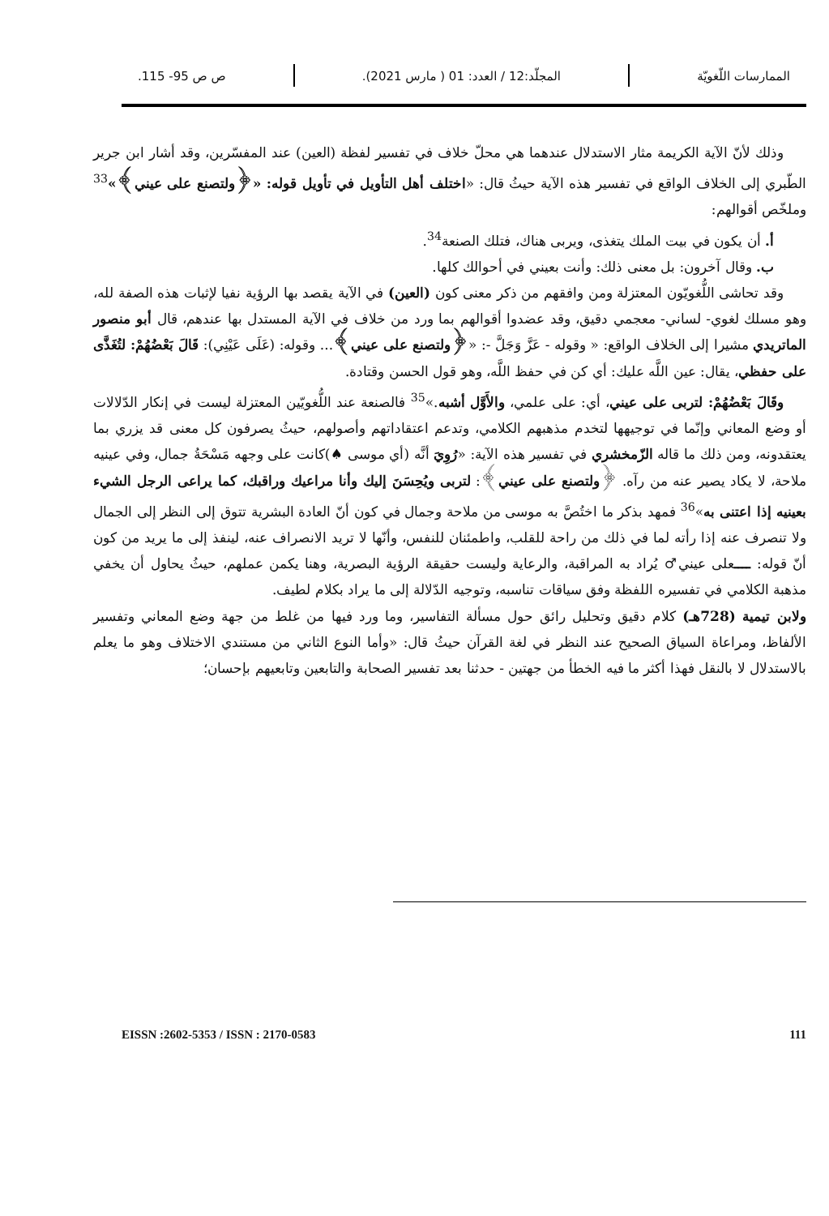الممارسات اللّغويّة المجلّد:12 / العدد: 01 ( مارس 2021).
ص ص 95- 115.
وذلك لأنّ الآية الكريمة مثار الاستدلال عندهما هي محلّ خلاف في تفسير لفظة (العين) عند المفسّرين، وقد أشار ابن جرير الطّبري إلى الخلاف الواقع في تفسير هذه الآية حيثُ قال: «اختلف أهل التأويل في تأويل قوله: «﴿ولتصنع على عيني﴾»<sup>33</sup> وملخّص أقوالهم:
أ. أن يكون في بيت الملك يتغذى، ويربى هناك، فتلك الصنعة<sup>34</sup>.
ب. وقال آخرون: بل معنى ذلك: وأنت بعيني في أحوالك كلها.
وقد تحاشى اللُّغويّون المعتزلة ومن وافقهم من ذكر معنى كون (العين) في الآية يقصد بها الرؤية نفيا لإثبات هذه الصفة لله، وهو مسلك لغوي- لساني- معجمي دقيق، وقد عضدوا أقوالهم بما ورد من خلاف في الآية المستدل بها عندهم، قال أبو منصور الماتريدي مشيرا إلى الخلاف الواقع: « وقوله - عَزَّ وَجَلَّ -: «﴿ولتصنع على عيني﴾... وقوله: (عَلَى عَيْنِي): قَالَ بَعْضُهُمْ: لتُغَذَّى على حفظي، يقال: عين اللَّه عليك: أي كن في حفظ اللَّه، وهو قول الحسن وقتادة.
وقَالَ بَعْضُهُمْ: لتربى على عيني، أي: على علمي، والأَوَّل أشبه.»<sup>35</sup> فالصنعة عند اللُّغويّين المعتزلة ليست في إنكار الدّلالات أو وضع المعاني وإنّما في توجيهها لتخدم مذهبهم الكلامي، وتدعم اعتقاداتهم وأصولهم، حيثُ يصرفون كل معنى قد يزري بما يعتقدونه، ومن ذلك ما قاله الزّمخشري في تفسير هذه الآية: «رُوِيَ أنَّه (أي موسى ♠)كانت على وجهه مَسْحَةُ جمال، وفي عينيه ملاحة، لا يكاد يصير عنه من رآه. ﴿ولتصنع على عيني﴾: لتربى ويُحِسَنَ إليك وأنا مراعيك وراقبك، كما يراعى الرجل الشيء بعينيه إذا اعتنى به»<sup>36</sup> فمهد بذكر ما اختُصَّ به موسى من ملاحة وجمال في كون أنّ العادة البشرية تتوق إلى النظر إلى الجمال ولا تنصرف عنه إذا رأته لما في ذلك من راحة للقلب، واطمئنان للنفس، وأنّها لا تريد الانصراف عنه، لينفذ إلى ما يريد من كون أنّ قوله: ــــعلى عيني♂ يُراد به المراقبة، والرعاية وليست حقيقة الرؤية البصرية، وهنا يكمن عملهم، حيثُ يحاول أن يخفي مذهبة الكلامي في تفسيره اللفظة وفق سياقات تناسبه، وتوجيه الدّلالة إلى ما يراد بكلام لطيف.
ولابن تيمية (728هـ) كلام دقيق وتحليل رائق حول مسألة التفاسير، وما ورد فيها من غلط من جهة وضع المعاني وتفسير الألفاظ، ومراعاة السياق الصحيح عند النظر في لغة القرآن حيثُ قال: «وأما النوع الثاني من مستندي الاختلاف وهو ما يعلم بالاستدلال لا بالنقل فهذا أكثر ما فيه الخطأ من جهتين - حدثنا بعد تفسير الصحابة والتابعين وتابعيهم بإحسان؛
EISSN :2602-5353 / ISSN : 2170-0583 111